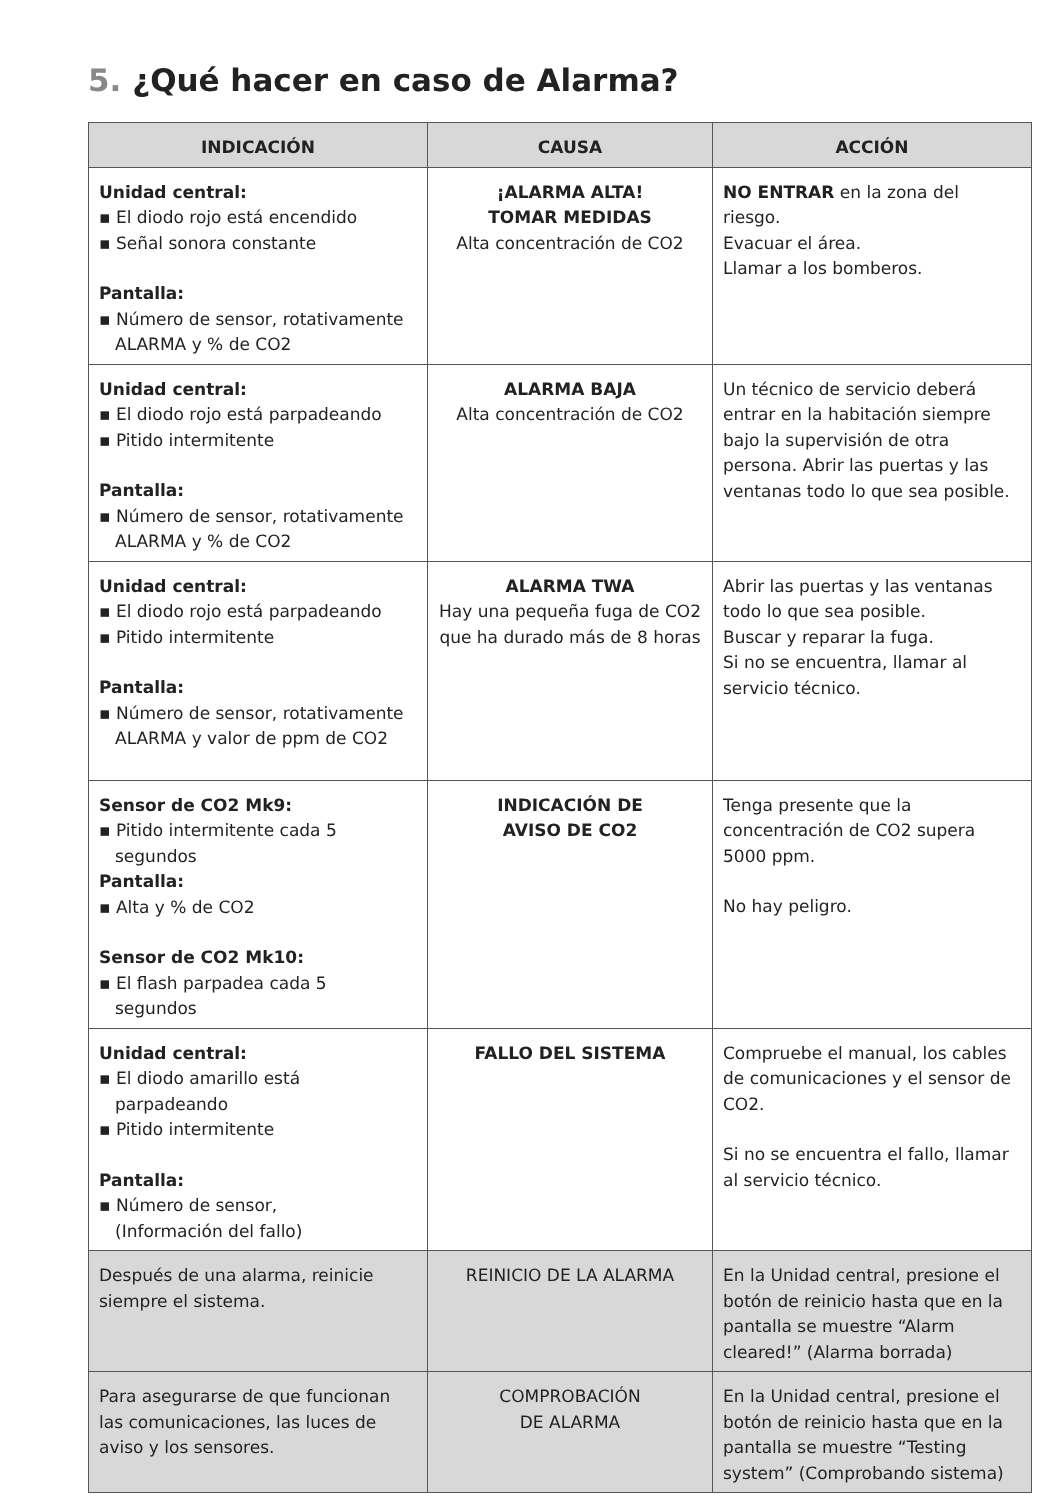5. ¿Qué hacer en caso de Alarma?
| INDICACIÓN | CAUSA | ACCIÓN |
| --- | --- | --- |
| Unidad central: ▪ El diodo rojo está encendido ▪ Señal sonora constante Pantalla: ▪ Número de sensor, rotativamente ALARMA y % de CO2 | ¡ALARMA ALTA! TOMAR MEDIDAS Alta concentración de CO2 | NO ENTRAR en la zona del riesgo. Evacuar el área. Llamar a los bomberos. |
| Unidad central: ▪ El diodo rojo está parpadeando ▪ Pitido intermitente Pantalla: ▪ Número de sensor, rotativamente ALARMA y % de CO2 | ALARMA BAJA Alta concentración de CO2 | Un técnico de servicio deberá entrar en la habitación siempre bajo la supervisión de otra persona. Abrir las puertas y las ventanas todo lo que sea posible. |
| Unidad central: ▪ El diodo rojo está parpadeando ▪ Pitido intermitente Pantalla: ▪ Número de sensor, rotativamente ALARMA y valor de ppm de CO2 | ALARMA TWA Hay una pequeña fuga de CO2 que ha durado más de 8 horas | Abrir las puertas y las ventanas todo lo que sea posible. Buscar y reparar la fuga. Si no se encuentra, llamar al servicio técnico. |
| Sensor de CO2 Mk9: ▪ Pitido intermitente cada 5 segundos Pantalla: ▪ Alta y % de CO2 Sensor de CO2 Mk10: ▪ El flash parpadea cada 5 segundos | INDICACIÓN DE AVISO DE CO2 | Tenga presente que la concentración de CO2 supera 5000 ppm. No hay peligro. |
| Unidad central: ▪ El diodo amarillo está parpadeando ▪ Pitido intermitente Pantalla: ▪ Número de sensor, (Información del fallo) | FALLO DEL SISTEMA | Compruebe el manual, los cables de comunicaciones y el sensor de CO2. Si no se encuentra el fallo, llamar al servicio técnico. |
| Después de una alarma, reinicie siempre el sistema. | REINICIO DE LA ALARMA | En la Unidad central, presione el botón de reinicio hasta que en la pantalla se muestre “Alarm cleared!” (Alarma borrada) |
| Para asegurarse de que funcionan las comunicaciones, las luces de aviso y los sensores. | COMPROBACIÓN DE ALARMA | En la Unidad central, presione el botón de reinicio hasta que en la pantalla se muestre “Testing system” (Comprobando sistema) |